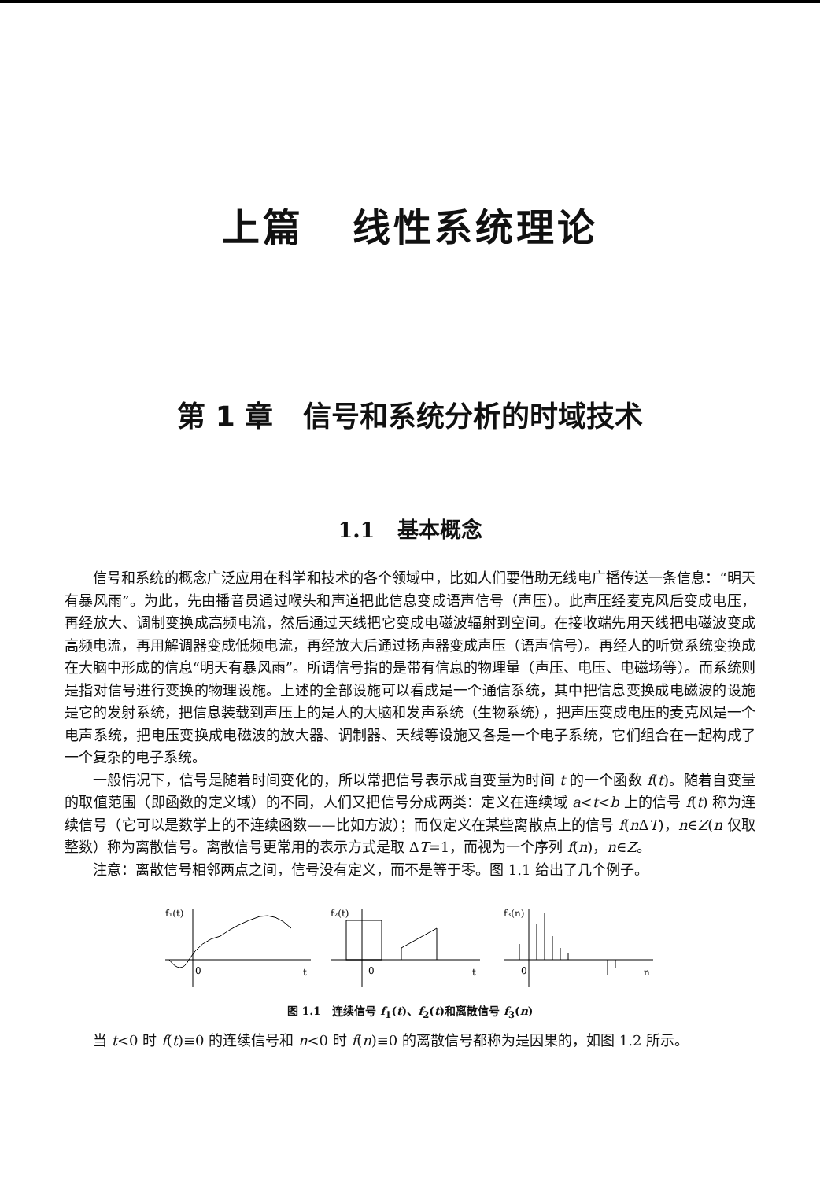上篇 线性系统理论
第 1 章 信号和系统分析的时域技术
1.1 基本概念
信号和系统的概念广泛应用在科学和技术的各个领域中，比如人们要借助无线电广播传送一条信息：“明天有暴风雨”。为此，先由播音员通过喉头和声道把此信息变成语声信号（声压）。此声压经麦克风后变成电压，再经放大、调制变换成高频电流，然后通过天线把它变成电磁波辐射到空间。在接收端先用天线把电磁波变成高频电流，再用解调器变成低频电流，再经放大后通过扬声器变成声压（语声信号）。再经人的听觉系统变换成在大脑中形成的信息“明天有暴风雨”。所谓信号指的是带有信息的物理量（声压、电压、电磁场等）。而系统则是指对信号进行变换的物理设施。上述的全部设施可以看成是一个通信系统，其中把信息变换成电磁波的设施是它的发射系统，把信息装载到声压上的是人的大脑和发声系统（生物系统），把声压变成电压的麦克风是一个电声系统，把电压变换成电磁波的放大器、调制器、天线等设施又各是一个电子系统，它们组合在一起构成了一个复杂的电子系统。
一般情况下，信号是随着时间变化的，所以常把信号表示成自变量为时间 t 的一个函数 f(t)。随着自变量的取值范围（即函数的定义域）的不同，人们又把信号分成两类：定义在连续域 a<t<b 上的信号 f(t) 称为连续信号（它可以是数学上的不连续函数——比如方波）；而仅定义在某些离散点上的信号 f(n ΔT)，n∈Z(n 仅取整数）称为离散信号。离散信号更常用的表示方式是取 ΔT=1，而视为一个序列 f(n)，n∈Z。
注意：离散信号相邻两点之间，信号没有定义，而不是等于零。图 1.1 给出了几个例子。
f₁(t)
0
t
f₂(t)
0
t
f₃(n)
0
n
图 1.1 连续信号 f<sub>1</sub>(t)、f<sub>2</sub>(t)和离散信号 f<sub>3</sub>(n)
当 t<0 时 f(t)≡0 的连续信号和 n<0 时 f(n)≡0 的离散信号都称为是因果的，如图 1.2 所示。